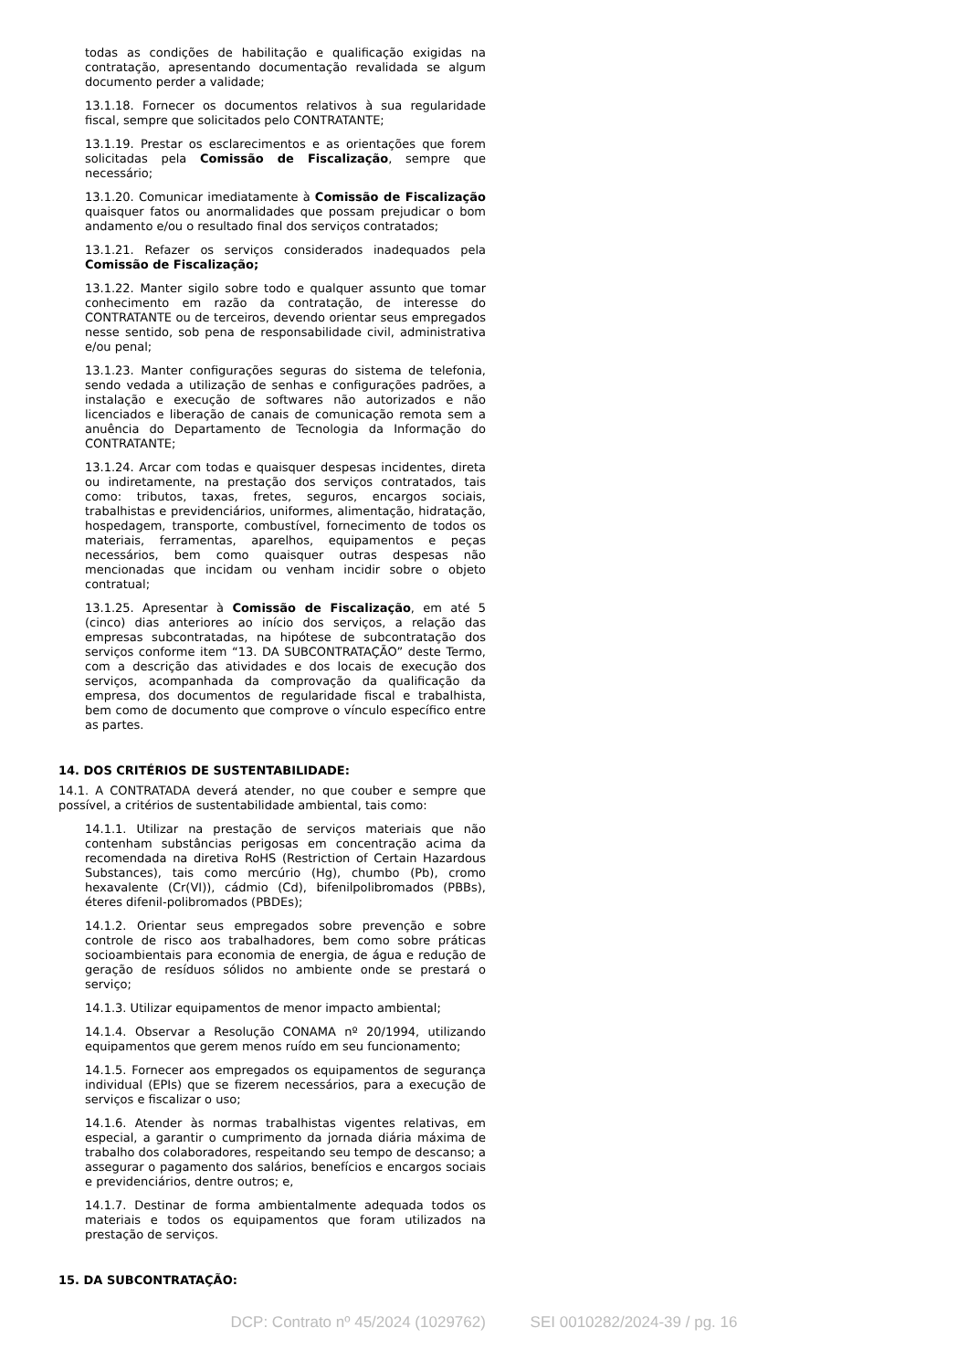todas as condições de habilitação e qualificação exigidas na contratação, apresentando documentação revalidada se algum documento perder a validade;
13.1.18. Fornecer os documentos relativos à sua regularidade fiscal, sempre que solicitados pelo CONTRATANTE;
13.1.19. Prestar os esclarecimentos e as orientações que forem solicitadas pela Comissão de Fiscalização, sempre que necessário;
13.1.20. Comunicar imediatamente à Comissão de Fiscalização quaisquer fatos ou anormalidades que possam prejudicar o bom andamento e/ou o resultado final dos serviços contratados;
13.1.21. Refazer os serviços considerados inadequados pela Comissão de Fiscalização;
13.1.22. Manter sigilo sobre todo e qualquer assunto que tomar conhecimento em razão da contratação, de interesse do CONTRATANTE ou de terceiros, devendo orientar seus empregados nesse sentido, sob pena de responsabilidade civil, administrativa e/ou penal;
13.1.23. Manter configurações seguras do sistema de telefonia, sendo vedada a utilização de senhas e configurações padrões, a instalação e execução de softwares não autorizados e não licenciados e liberação de canais de comunicação remota sem a anuência do Departamento de Tecnologia da Informação do CONTRATANTE;
13.1.24. Arcar com todas e quaisquer despesas incidentes, direta ou indiretamente, na prestação dos serviços contratados, tais como: tributos, taxas, fretes, seguros, encargos sociais, trabalhistas e previdenciários, uniformes, alimentação, hidratação, hospedagem, transporte, combustível, fornecimento de todos os materiais, ferramentas, aparelhos, equipamentos e peças necessários, bem como quaisquer outras despesas não mencionadas que incidam ou venham incidir sobre o objeto contratual;
13.1.25. Apresentar à Comissão de Fiscalização, em até 5 (cinco) dias anteriores ao início dos serviços, a relação das empresas subcontratadas, na hipótese de subcontratação dos serviços conforme item “13. DA SUBCONTRATAÇÃO” deste Termo, com a descrição das atividades e dos locais de execução dos serviços, acompanhada da comprovação da qualificação da empresa, dos documentos de regularidade fiscal e trabalhista, bem como de documento que comprove o vínculo específico entre as partes.
14. DOS CRITÉRIOS DE SUSTENTABILIDADE:
14.1. A CONTRATADA deverá atender, no que couber e sempre que possível, a critérios de sustentabilidade ambiental, tais como:
14.1.1. Utilizar na prestação de serviços materiais que não contenham substâncias perigosas em concentração acima da recomendada na diretiva RoHS (Restriction of Certain Hazardous Substances), tais como mercúrio (Hg), chumbo (Pb), cromo hexavalente (Cr(VI)), cádmio (Cd), bifenilpolibromados (PBBs), éteres difenil-polibromados (PBDEs);
14.1.2. Orientar seus empregados sobre prevenção e sobre controle de risco aos trabalhadores, bem como sobre práticas socioambientais para economia de energia, de água e redução de geração de resíduos sólidos no ambiente onde se prestará o serviço;
14.1.3. Utilizar equipamentos de menor impacto ambiental;
14.1.4. Observar a Resolução CONAMA nº 20/1994, utilizando equipamentos que gerem menos ruído em seu funcionamento;
14.1.5. Fornecer aos empregados os equipamentos de segurança individual (EPIs) que se fizerem necessários, para a execução de serviços e fiscalizar o uso;
14.1.6. Atender às normas trabalhistas vigentes relativas, em especial, a garantir o cumprimento da jornada diária máxima de trabalho dos colaboradores, respeitando seu tempo de descanso; a assegurar o pagamento dos salários, benefícios e encargos sociais e previdenciários, dentre outros; e,
14.1.7. Destinar de forma ambientalmente adequada todos os materiais e todos os equipamentos que foram utilizados na prestação de serviços.
15. DA SUBCONTRATAÇÃO:
DCP: Contrato nº 45/2024 (1029762) SEI 0010282/2024-39 / pg. 16